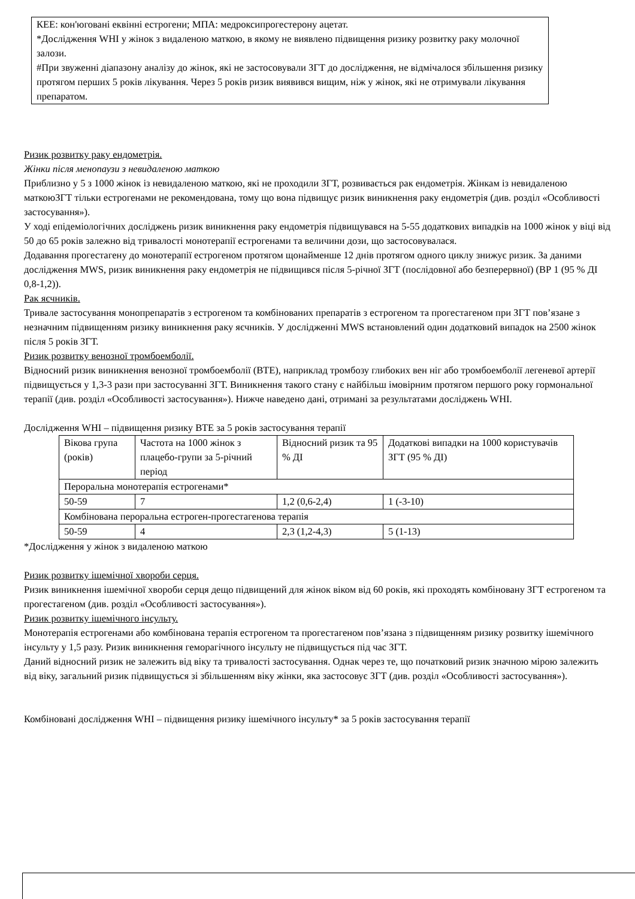КЕЕ: кон'юговані еквінні естрогени; МПА: медроксипрогестерону ацетат.
*Дослідження WHI у жінок з видаленою маткою, в якому не виявлено підвищення ризику розвитку раку молочної залози.
#При звуженні діапазону аналізу до жінок, які не застосовували ЗГТ до дослідження, не відмічалося збільшення ризику протягом перших 5 років лікування. Через 5 років ризик виявився вищим, ніж у жінок, які не отримували лікування препаратом.
Ризик розвитку раку ендометрія.
Жінки після менопаузи з невидаленою маткою
Приблизно у 5 з 1000 жінок із невидаленою маткою, які не проходили ЗГТ, розвивається рак ендометрія. Жінкам із невидаленою маткоюЗГТ тільки естрогенами не рекомендована, тому що вона підвищує ризик виникнення раку ендометрія (див. розділ «Особливості застосування»).
У ході епідеміологічних досліджень ризик виникнення раку ендометрія підвищувався на 5-55 додаткових випадків на 1000 жінок у віці від 50 до 65 років залежно від тривалості монотерапії естрогенами та величини дози, що застосовувалася.
Додавання прогестагену до монотерапії естрогеном протягом щонайменше 12 днів протягом одного циклу знижує ризик. За даними дослідження MWS, ризик виникнення раку ендометрія не підвищився після 5-річної ЗГТ (послідовної або безперервної) (ВР 1 (95 % ДІ 0,8-1,2)).
Рак яєчників.
Тривале застосування монопрепаратів з естрогеном та комбінованих препаратів з естрогеном та прогестагеном при ЗГТ пов’язане з незначним підвищенням ризику виникнення раку яєчників. У дослідженні MWS встановлений один додатковий випадок на 2500 жінок після 5 років ЗГТ.
Ризик розвитку венозної тромбоемболії.
Відносний ризик виникнення венозної тромбоемболії (ВТЕ), наприклад тромбозу глибоких вен ніг або тромбоемболії легеневої артерії підвищується у 1,3-3 рази при застосуванні ЗГТ. Виникнення такого стану є найбільш імовірним протягом першого року гормональної терапії (див. розділ «Особливості застосування»). Нижче наведено дані, отримані за результатами досліджень WHI.
Дослідження WHI – підвищення ризику ВТЕ за 5 років застосування терапії
| Вікова група (років) | Частота на 1000 жінок з плацебо-групи за 5-річний період | Відносний ризик та 95 % ДІ | Додаткові випадки на 1000 користувачів ЗГТ (95 % ДІ) |
| Пероральна монотерапія естрогенами* | | | |
| 50-59 | 7 | 1,2 (0,6-2,4) | 1 (-3-10) |
| Комбінована пероральна естроген-прогестагенова терапія | | | |
| 50-59 | 4 | 2,3 (1,2-4,3) | 5 (1-13) |
*Дослідження у жінок з видаленою маткою
Ризик розвитку ішемічної хвороби серця.
Ризик виникнення ішемічної хвороби серця дещо підвищений для жінок віком від 60 років, які проходять комбіновану ЗГТ естрогеном та прогестагеном (див. розділ «Особливості застосування»).
Ризик розвитку ішемічного інсульту.
Монотерапія естрогенами або комбінована терапія естрогеном та прогестагеном пов’язана з підвищенням ризику розвитку ішемічного інсульту у 1,5 разу. Ризик виникнення геморагічного інсульту не підвищується під час ЗГТ.
Даний відносний ризик не залежить від віку та тривалості застосування. Однак через те, що початковий ризик значною мірою залежить від віку, загальний ризик підвищується зі збільшенням віку жінки, яка застосовує ЗГТ (див. розділ «Особливості застосування»).
Комбіновані дослідження WHI – підвищення ризику ішемічного інсульту* за 5 років застосування терапії